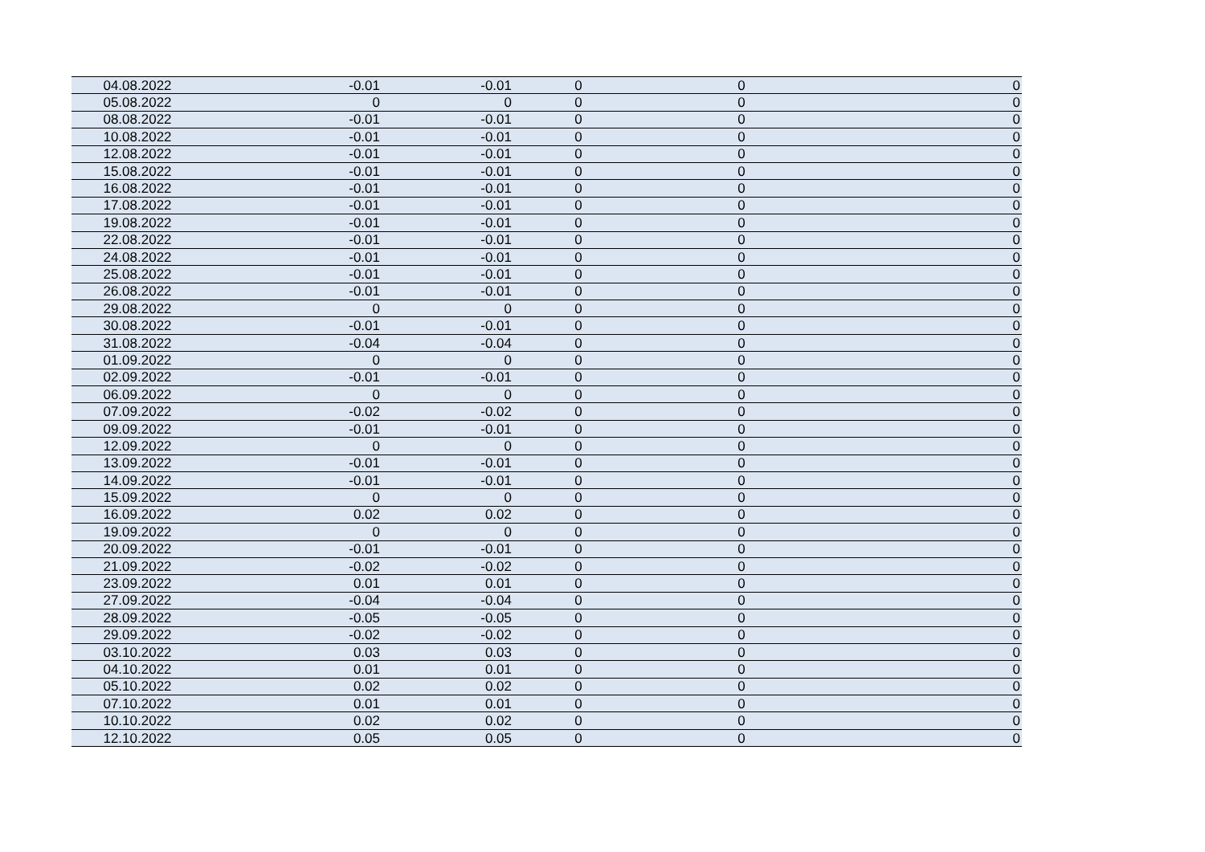| 04.08.2022 | -0.01 | -0.01 | 0 | 0 | 0 |
| 05.08.2022 | 0 | 0 | 0 | 0 | 0 |
| 08.08.2022 | -0.01 | -0.01 | 0 | 0 | 0 |
| 10.08.2022 | -0.01 | -0.01 | 0 | 0 | 0 |
| 12.08.2022 | -0.01 | -0.01 | 0 | 0 | 0 |
| 15.08.2022 | -0.01 | -0.01 | 0 | 0 | 0 |
| 16.08.2022 | -0.01 | -0.01 | 0 | 0 | 0 |
| 17.08.2022 | -0.01 | -0.01 | 0 | 0 | 0 |
| 19.08.2022 | -0.01 | -0.01 | 0 | 0 | 0 |
| 22.08.2022 | -0.01 | -0.01 | 0 | 0 | 0 |
| 24.08.2022 | -0.01 | -0.01 | 0 | 0 | 0 |
| 25.08.2022 | -0.01 | -0.01 | 0 | 0 | 0 |
| 26.08.2022 | -0.01 | -0.01 | 0 | 0 | 0 |
| 29.08.2022 | 0 | 0 | 0 | 0 | 0 |
| 30.08.2022 | -0.01 | -0.01 | 0 | 0 | 0 |
| 31.08.2022 | -0.04 | -0.04 | 0 | 0 | 0 |
| 01.09.2022 | 0 | 0 | 0 | 0 | 0 |
| 02.09.2022 | -0.01 | -0.01 | 0 | 0 | 0 |
| 06.09.2022 | 0 | 0 | 0 | 0 | 0 |
| 07.09.2022 | -0.02 | -0.02 | 0 | 0 | 0 |
| 09.09.2022 | -0.01 | -0.01 | 0 | 0 | 0 |
| 12.09.2022 | 0 | 0 | 0 | 0 | 0 |
| 13.09.2022 | -0.01 | -0.01 | 0 | 0 | 0 |
| 14.09.2022 | -0.01 | -0.01 | 0 | 0 | 0 |
| 15.09.2022 | 0 | 0 | 0 | 0 | 0 |
| 16.09.2022 | 0.02 | 0.02 | 0 | 0 | 0 |
| 19.09.2022 | 0 | 0 | 0 | 0 | 0 |
| 20.09.2022 | -0.01 | -0.01 | 0 | 0 | 0 |
| 21.09.2022 | -0.02 | -0.02 | 0 | 0 | 0 |
| 23.09.2022 | 0.01 | 0.01 | 0 | 0 | 0 |
| 27.09.2022 | -0.04 | -0.04 | 0 | 0 | 0 |
| 28.09.2022 | -0.05 | -0.05 | 0 | 0 | 0 |
| 29.09.2022 | -0.02 | -0.02 | 0 | 0 | 0 |
| 03.10.2022 | 0.03 | 0.03 | 0 | 0 | 0 |
| 04.10.2022 | 0.01 | 0.01 | 0 | 0 | 0 |
| 05.10.2022 | 0.02 | 0.02 | 0 | 0 | 0 |
| 07.10.2022 | 0.01 | 0.01 | 0 | 0 | 0 |
| 10.10.2022 | 0.02 | 0.02 | 0 | 0 | 0 |
| 12.10.2022 | 0.05 | 0.05 | 0 | 0 | 0 |